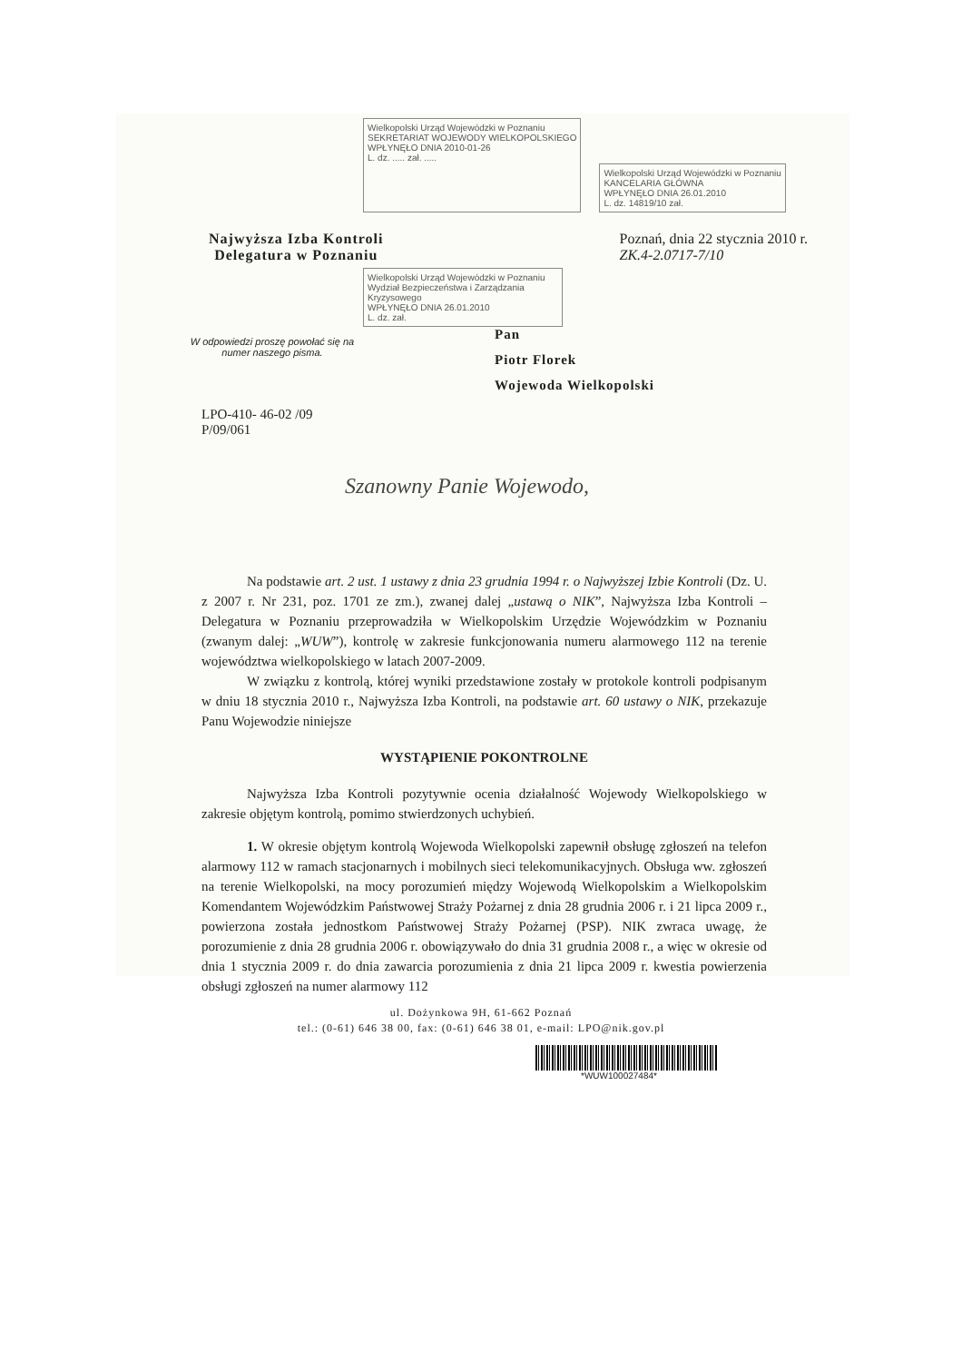Wielkopolski Urząd Wojewódzki w Poznaniu
SEKRETARIAT WOJEWODY WIELKOPOLSKIEGO
WPŁYNĘŁO DNIA 2010-01-26
L. dz. ..... zał. .....
Wielkopolski Urząd Wojewódzki w Poznaniu
KANCELARIA GŁÓWNA
WPŁYNĘŁO DNIA 26.01.2010
L. dz. 14819/10 zał.
Najwyższa Izba Kontroli
Delegatura w Poznaniu
Poznań, dnia 22 stycznia 2010 r.
ZK.4-2.0717-7/10
Wielkopolski Urząd Wojewódzki w Poznaniu Wydział Bezpieczeństwa i Zarządzania Kryzysowego
WPŁYNĘŁO DNIA 26.01.2010
L. dz. zał.
W odpowiedzi proszę powołać się na numer naszego pisma.
Pan
Piotr Florek
Wojewoda Wielkopolski
LPO-410- 46-02 /09
P/09/061
Szanowny Panie Wojewodo,
Na podstawie art. 2 ust. 1 ustawy z dnia 23 grudnia 1994 r. o Najwyższej Izbie Kontroli (Dz. U. z 2007 r. Nr 231, poz. 1701 ze zm.), zwanej dalej „ustawą o NIK”, Najwyższa Izba Kontroli – Delegatura w Poznaniu przeprowadziła w Wielkopolskim Urzędzie Wojewódzkim w Poznaniu (zwanym dalej: „WUW”), kontrolę w zakresie funkcjonowania numeru alarmowego 112 na terenie województwa wielkopolskiego w latach 2007-2009.
W związku z kontrolą, której wyniki przedstawione zostały w protokole kontroli podpisanym w dniu 18 stycznia 2010 r., Najwyższa Izba Kontroli, na podstawie art. 60 ustawy o NIK, przekazuje Panu Wojewodzie niniejsze
WYSTĄPIENIE POKONTROLNE
Najwyższa Izba Kontroli pozytywnie ocenia działalność Wojewody Wielkopolskiego w zakresie objętym kontrolą, pomimo stwierdzonych uchybień.
1. W okresie objętym kontrolą Wojewoda Wielkopolski zapewnił obsługę zgłoszeń na telefon alarmowy 112 w ramach stacjonarnych i mobilnych sieci telekomunikacyjnych. Obsługa ww. zgłoszeń na terenie Wielkopolski, na mocy porozumień między Wojewodą Wielkopolskim a Wielkopolskim Komendantem Wojewódzkim Państwowej Straży Pożarnej z dnia 28 grudnia 2006 r. i 21 lipca 2009 r., powierzona została jednostkom Państwowej Straży Pożarnej (PSP). NIK zwraca uwagę, że porozumienie z dnia 28 grudnia 2006 r. obowiązywało do dnia 31 grudnia 2008 r., a więc w okresie od dnia 1 stycznia 2009 r. do dnia zawarcia porozumienia z dnia 21 lipca 2009 r. kwestia powierzenia obsługi zgłoszeń na numer alarmowy 112
ul. Dożynkowa 9H, 61-662 Poznań
tel.: (0-61) 646 38 00, fax: (0-61) 646 38 01, e-mail: LPO@nik.gov.pl
*WUW100027484*